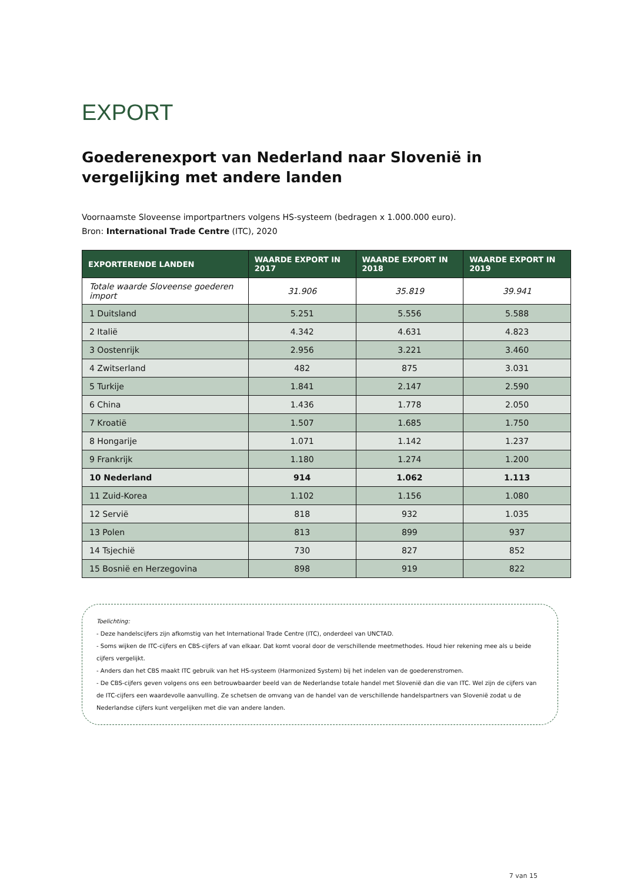EXPORT
Goederenexport van Nederland naar Slovenië in vergelijking met andere landen
Voornaamste Sloveense importpartners volgens HS-systeem (bedragen x 1.000.000 euro).
Bron: International Trade Centre (ITC), 2020
| EXPORTERENDE LANDEN | WAARDE EXPORT IN 2017 | WAARDE EXPORT IN 2018 | WAARDE EXPORT IN 2019 |
| --- | --- | --- | --- |
| Totale waarde Sloveense goederen import | 31.906 | 35.819 | 39.941 |
| 1 Duitsland | 5.251 | 5.556 | 5.588 |
| 2 Italië | 4.342 | 4.631 | 4.823 |
| 3 Oostenrijk | 2.956 | 3.221 | 3.460 |
| 4 Zwitserland | 482 | 875 | 3.031 |
| 5 Turkije | 1.841 | 2.147 | 2.590 |
| 6 China | 1.436 | 1.778 | 2.050 |
| 7 Kroatië | 1.507 | 1.685 | 1.750 |
| 8 Hongarije | 1.071 | 1.142 | 1.237 |
| 9 Frankrijk | 1.180 | 1.274 | 1.200 |
| 10 Nederland | 914 | 1.062 | 1.113 |
| 11 Zuid-Korea | 1.102 | 1.156 | 1.080 |
| 12 Servië | 818 | 932 | 1.035 |
| 13 Polen | 813 | 899 | 937 |
| 14 Tsjechië | 730 | 827 | 852 |
| 15 Bosnië en Herzegovina | 898 | 919 | 822 |
Toelichting:
- Deze handelscijfers zijn afkomstig van het International Trade Centre (ITC), onderdeel van UNCTAD.
- Soms wijken de ITC-cijfers en CBS-cijfers af van elkaar. Dat komt vooral door de verschillende meetmethodes. Houd hier rekening mee als u beide cijfers vergelijkt.
- Anders dan het CBS maakt ITC gebruik van het HS-systeem (Harmonized System) bij het indelen van de goederenstromen.
- De CBS-cijfers geven volgens ons een betrouwbaarder beeld van de Nederlandse totale handel met Slovenië dan die van ITC. Wel zijn de cijfers van de ITC-cijfers een waardevolle aanvulling. Ze schetsen de omvang van de handel van de verschillende handelspartners van Slovenië zodat u de Nederlandse cijfers kunt vergelijken met die van andere landen.
7 van 15